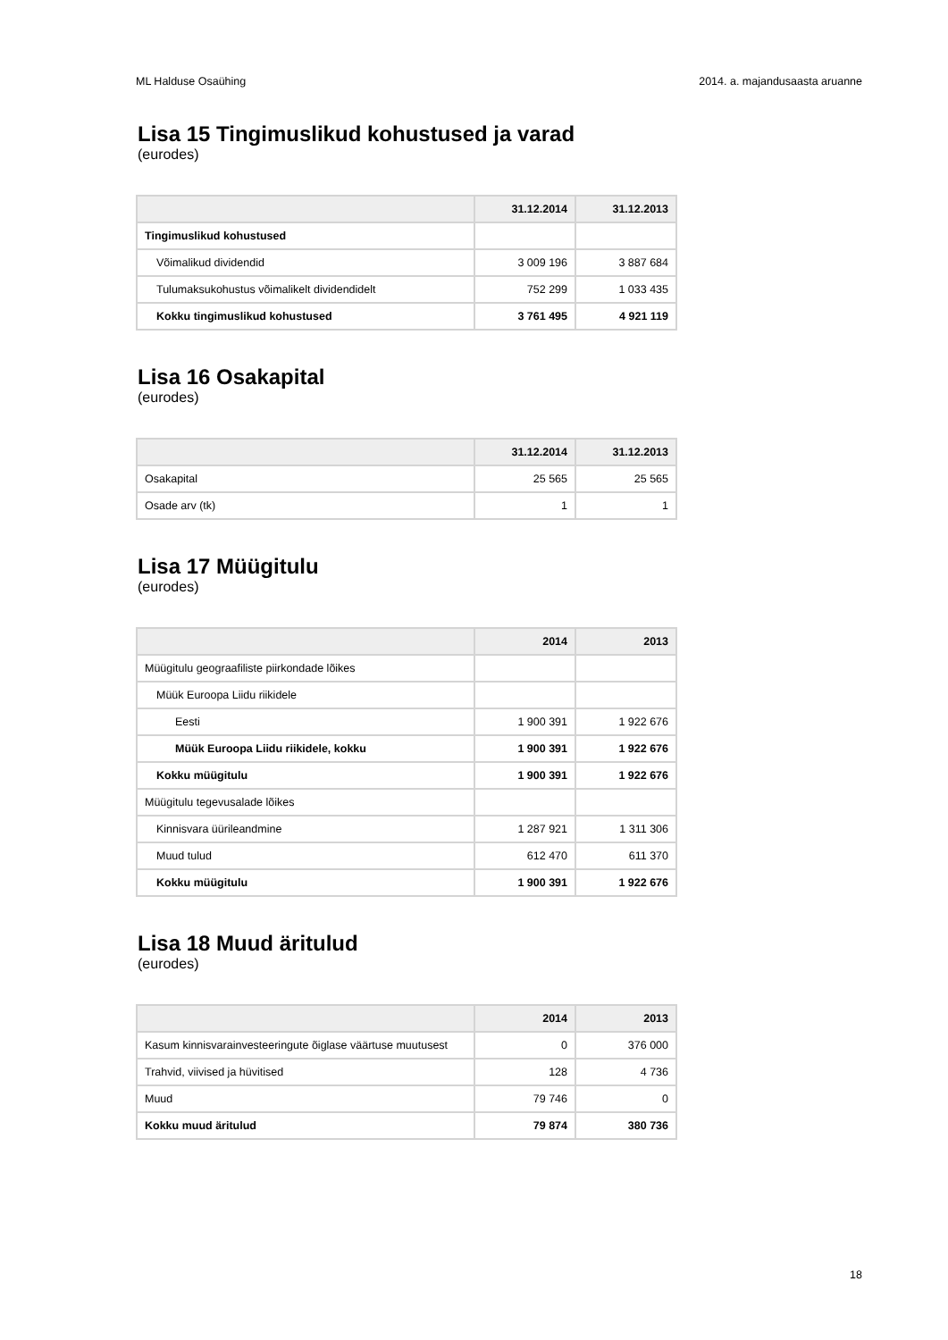ML Halduse Osaühing 2014. a. majandusaasta aruanne
Lisa 15 Tingimuslikud kohustused ja varad
(eurodes)
| | 31.12.2014 | 31.12.2013 |
| --- | --- | --- |
| Tingimuslikud kohustused | | |
| Võimalikud dividendid | 3 009 196 | 3 887 684 |
| Tulumaksukohustus võimalikelt dividendidelt | 752 299 | 1 033 435 |
| Kokku tingimuslikud kohustused | 3 761 495 | 4 921 119 |
Lisa 16 Osakapital
(eurodes)
| | 31.12.2014 | 31.12.2013 |
| --- | --- | --- |
| Osakapital | 25 565 | 25 565 |
| Osade arv (tk) | 1 | 1 |
Lisa 17 Müügitulu
(eurodes)
| | 2014 | 2013 |
| --- | --- | --- |
| Müügitulu geograafiliste piirkondade lõikes | | |
| Müük Euroopa Liidu riikidele | | |
| Eesti | 1 900 391 | 1 922 676 |
| Müük Euroopa Liidu riikidele, kokku | 1 900 391 | 1 922 676 |
| Kokku müügitulu | 1 900 391 | 1 922 676 |
| Müügitulu tegevusalade lõikes | | |
| Kinnisvara üürileandmine | 1 287 921 | 1 311 306 |
| Muud tulud | 612 470 | 611 370 |
| Kokku müügitulu | 1 900 391 | 1 922 676 |
Lisa 18 Muud äritulud
(eurodes)
| | 2014 | 2013 |
| --- | --- | --- |
| Kasum kinnisvarainvesteeringute õiglase väärtuse muutusest | 0 | 376 000 |
| Trahvid, viivised ja hüvitised | 128 | 4 736 |
| Muud | 79 746 | 0 |
| Kokku muud äritulud | 79 874 | 380 736 |
18